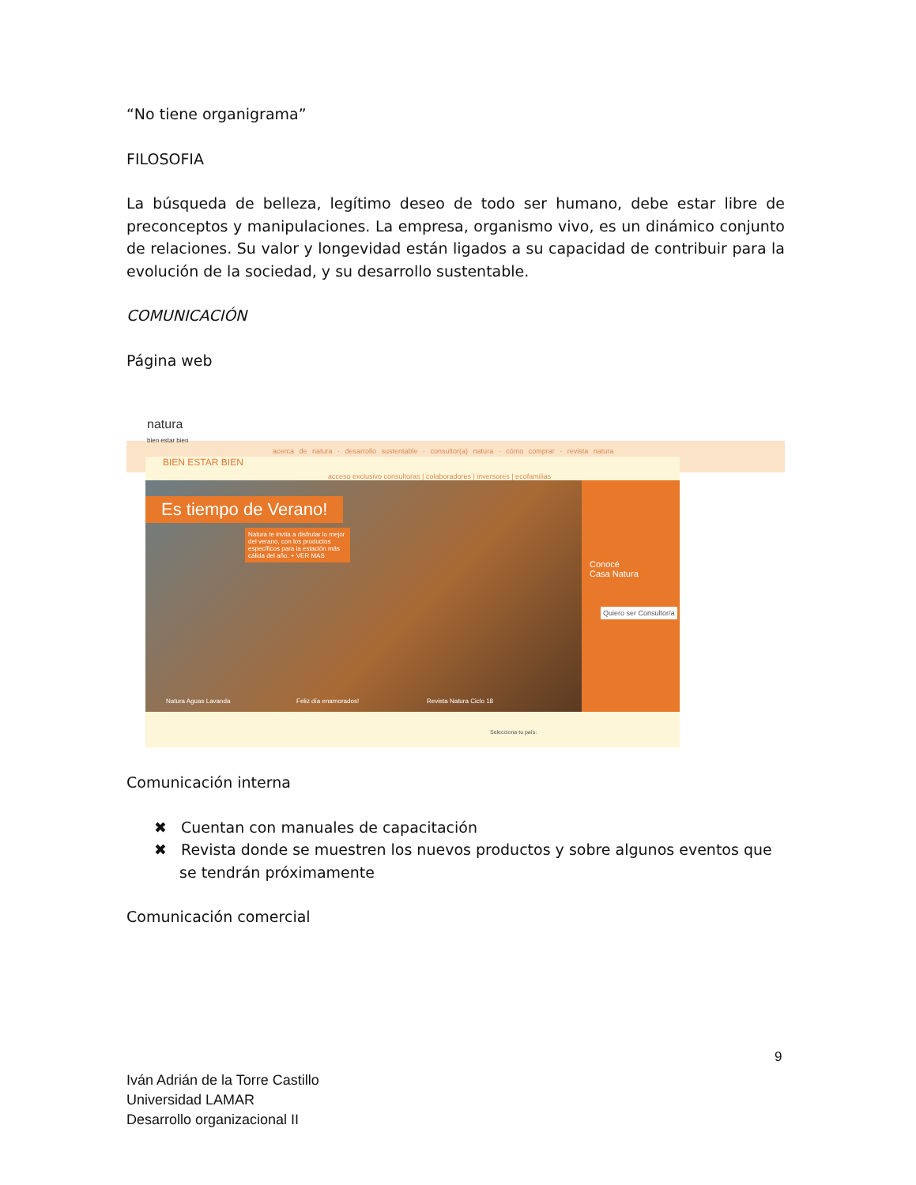“No tiene organigrama”
FILOSOFIA
La búsqueda de belleza, legítimo deseo de todo ser humano, debe estar libre de preconceptos y manipulaciones. La empresa, organismo vivo, es un dinámico conjunto de relaciones. Su valor y longevidad están ligados a su capacidad de contribuir para la evolución de la sociedad, y su desarrollo sustentable.
COMUNICACIÓN
Página web
natura
bien estar bien
acerca de natura · desarrollo sustentable · consultor(a) natura · cómo comprar · revista natura
BIEN ESTAR BIEN
acceso exclusivo consultoras | colaboradores | inversores | ecofamilias
Es tiempo de Verano!
Natura te invita a disfrutar lo mejor del verano, con los productos específicos para la estación más cálida del año. + VER MAS
Conocé
Casa Natura
Quiero ser Consultor/a
Natura Aguas Lavanda Feliz día enamorados! Revista Natura Ciclo 18
Selecciona tu país:
Comunicación interna
✖ Cuentan con manuales de capacitación
✖ Revista donde se muestren los nuevos productos y sobre algunos eventos que se tendrán próximamente
Comunicación comercial
9
Iván Adrián de la Torre Castillo
Universidad LAMAR
Desarrollo organizacional II